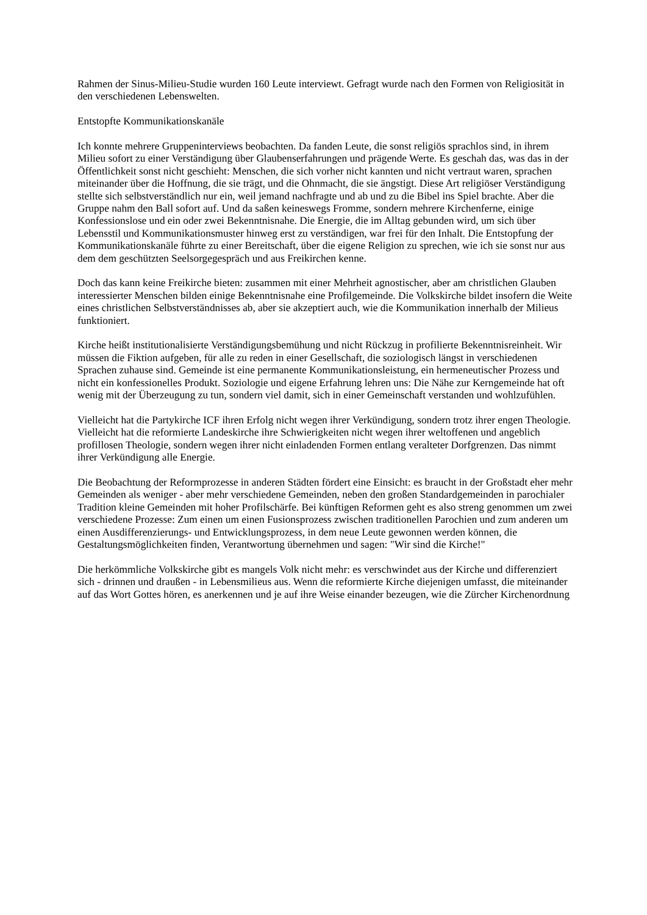Rahmen der Sinus-Milieu-Studie wurden 160 Leute interviewt. Gefragt wurde nach den Formen von Religiosität in den verschiedenen Lebenswelten.
Entstopfte Kommunikationskanäle
Ich konnte mehrere Gruppeninterviews beobachten. Da fanden Leute, die sonst religiös sprachlos sind, in ihrem Milieu sofort zu einer Verständigung über Glaubenserfahrungen und prägende Werte. Es geschah das, was das in der Öffentlichkeit sonst nicht geschieht: Menschen, die sich vorher nicht kannten und nicht vertraut waren, sprachen miteinander über die Hoffnung, die sie trägt, und die Ohnmacht, die sie ängstigt. Diese Art religiöser Verständigung stellte sich selbstverständlich nur ein, weil jemand nachfragte und ab und zu die Bibel ins Spiel brachte. Aber die Gruppe nahm den Ball sofort auf. Und da saßen keineswegs Fromme, sondern mehrere Kirchenferne, einige Konfessionslose und ein oder zwei Bekenntnisnahe. Die Energie, die im Alltag gebunden wird, um sich über Lebensstil und Kommunikationsmuster hinweg erst zu verständigen, war frei für den Inhalt. Die Entstopfung der Kommunikationskanäle führte zu einer Bereitschaft, über die eigene Religion zu sprechen, wie ich sie sonst nur aus dem dem geschützten Seelsorgegespräch und aus Freikirchen kenne.
Doch das kann keine Freikirche bieten: zusammen mit einer Mehrheit agnostischer, aber am christlichen Glauben interessierter Menschen bilden einige Bekenntnisnahe eine Profilgemeinde. Die Volkskirche bildet insofern die Weite eines christlichen Selbstverständnisses ab, aber sie akzeptiert auch, wie die Kommunikation innerhalb der Milieus funktioniert.
Kirche heißt institutionalisierte Verständigungsbemühung und nicht Rückzug in profilierte Bekenntnisreinheit. Wir müssen die Fiktion aufgeben, für alle zu reden in einer Gesellschaft, die soziologisch längst in verschiedenen Sprachen zuhause sind. Gemeinde ist eine permanente Kommunikationsleistung, ein hermeneutischer Prozess und nicht ein konfessionelles Produkt. Soziologie und eigene Erfahrung lehren uns: Die Nähe zur Kerngemeinde hat oft wenig mit der Überzeugung zu tun, sondern viel damit, sich in einer Gemeinschaft verstanden und wohlzufühlen.
Vielleicht hat die Partykirche ICF ihren Erfolg nicht wegen ihrer Verkündigung, sondern trotz ihrer engen Theologie. Vielleicht hat die reformierte Landeskirche ihre Schwierigkeiten nicht wegen ihrer weltoffenen und angeblich profillosen Theologie, sondern wegen ihrer nicht einladenden Formen entlang veralteter Dorfgrenzen. Das nimmt ihrer Verkündigung alle Energie.
Die Beobachtung der Reformprozesse in anderen Städten fördert eine Einsicht: es braucht in der Großstadt eher mehr Gemeinden als weniger - aber mehr verschiedene Gemeinden, neben den großen Standardgemeinden in parochialer Tradition kleine Gemeinden mit hoher Profilschärfe. Bei künftigen Reformen geht es also streng genommen um zwei verschiedene Prozesse: Zum einen um einen Fusionsprozess zwischen traditionellen Parochien und zum anderen um einen Ausdifferenzierungs- und Entwicklungsprozess, in dem neue Leute gewonnen werden können, die Gestaltungsmöglichkeiten finden, Verantwortung übernehmen und sagen: "Wir sind die Kirche!"
Die herkömmliche Volkskirche gibt es mangels Volk nicht mehr: es verschwindet aus der Kirche und differenziert sich - drinnen und draußen - in Lebensmilieus aus. Wenn die reformierte Kirche diejenigen umfasst, die miteinander auf das Wort Gottes hören, es anerkennen und je auf ihre Weise einander bezeugen, wie die Zürcher Kirchenordnung